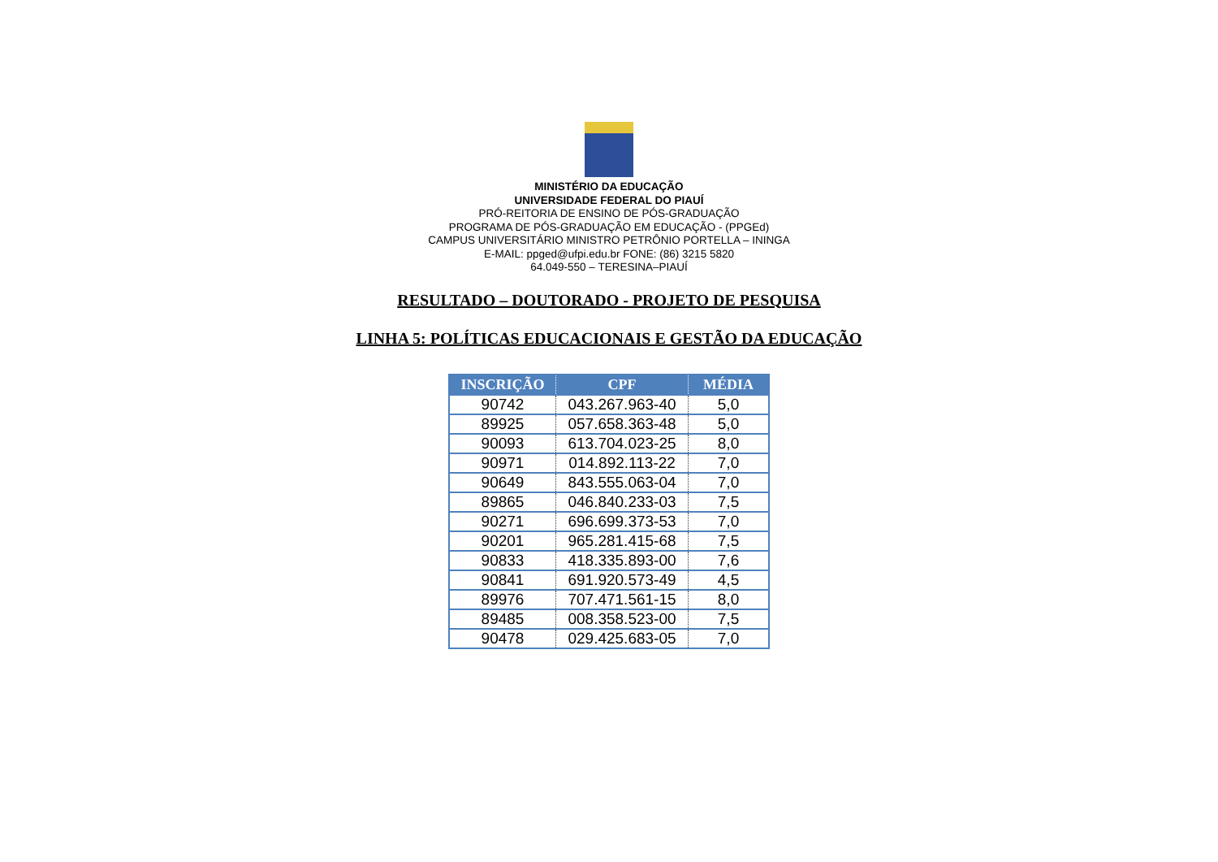MINISTÉRIO DA EDUCAÇÃO
UNIVERSIDADE FEDERAL DO PIAUÍ
PRÓ-REITORIA DE ENSINO DE PÓS-GRADUAÇÃO
PROGRAMA DE PÓS-GRADUAÇÃO EM EDUCAÇÃO - (PPGEd)
CAMPUS UNIVERSITÁRIO MINISTRO PETRÔNIO PORTELLA – ININGA
E-MAIL: ppged@ufpi.edu.br FONE: (86) 3215 5820
64.049-550 – TERESINA–PIAUÍ
RESULTADO – DOUTORADO - PROJETO DE PESQUISA
LINHA 5: POLÍTICAS EDUCACIONAIS E GESTÃO DA EDUCAÇÃO
| INSCRIÇÃO | CPF | MÉDIA |
| --- | --- | --- |
| 90742 | 043.267.963-40 | 5,0 |
| 89925 | 057.658.363-48 | 5,0 |
| 90093 | 613.704.023-25 | 8,0 |
| 90971 | 014.892.113-22 | 7,0 |
| 90649 | 843.555.063-04 | 7,0 |
| 89865 | 046.840.233-03 | 7,5 |
| 90271 | 696.699.373-53 | 7,0 |
| 90201 | 965.281.415-68 | 7,5 |
| 90833 | 418.335.893-00 | 7,6 |
| 90841 | 691.920.573-49 | 4,5 |
| 89976 | 707.471.561-15 | 8,0 |
| 89485 | 008.358.523-00 | 7,5 |
| 90478 | 029.425.683-05 | 7,0 |